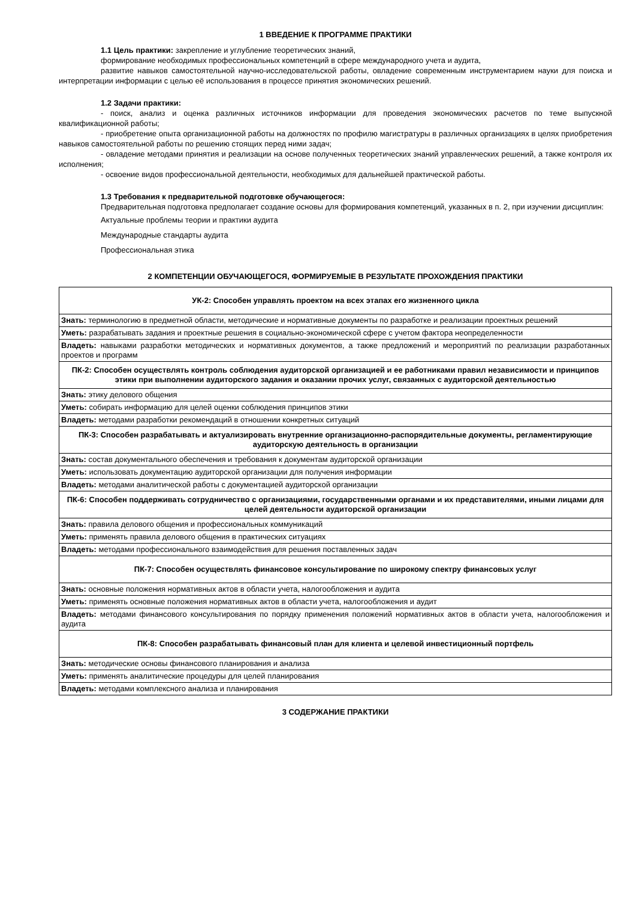1 ВВЕДЕНИЕ К ПРОГРАММЕ ПРАКТИКИ
1.1 Цель практики: закрепление и углубление теоретических знаний,
формирование необходимых профессиональных компетенций в сфере международного учета и аудита,
развитие навыков самостоятельной научно-исследовательской работы, овладение современным инструментарием науки для поиска и интерпретации информации с целью её использования в процессе принятия экономических решений.
1.2 Задачи практики:
- поиск, анализ и оценка различных источников информации для проведения экономических расчетов по теме выпускной квалификационной работы;
- приобретение опыта организационной работы на должностях по профилю магистратуры в различных организациях в целях приобретения навыков самостоятельной работы по решению стоящих перед ними задач;
- овладение методами принятия и реализации на основе полученных теоретических знаний управленческих решений, а также контроля их исполнения;
- освоение видов профессиональной деятельности, необходимых для дальнейшей практической работы.
1.3 Требования к предварительной подготовке обучающегося:
Предварительная подготовка предполагает создание основы для формирования компетенций, указанных в п. 2, при изучении дисциплин:
Актуальные проблемы теории и практики аудита
Международные стандарты аудита
Профессиональная этика
2 КОМПЕТЕНЦИИ ОБУЧАЮЩЕГОСЯ, ФОРМИРУЕМЫЕ В РЕЗУЛЬТАТЕ ПРОХОЖДЕНИЯ ПРАКТИКИ
| УК-2: Способен управлять проектом на всех этапах его жизненного цикла |
| Знать: терминологию в предметной области, методические и нормативные документы по разработке и реализации проектных решений |
| Уметь: разрабатывать задания и проектные решения в социально-экономической сфере с учетом фактора неопределенности |
| Владеть: навыками разработки методических и нормативных документов, а также предложений и мероприятий по реализации разработанных проектов и программ |
| ПК-2: Способен осуществлять контроль соблюдения аудиторской организацией и ее работниками правил независимости и принципов этики при выполнении аудиторского задания и оказании прочих услуг, связанных с аудиторской деятельностью |
| Знать: этику делового общения |
| Уметь: собирать информацию для целей оценки соблюдения принципов этики |
| Владеть: методами разработки рекомендаций в отношении конкретных ситуаций |
| ПК-3: Способен разрабатывать и актуализировать внутренние организационно-распорядительные документы, регламентирующие аудиторскую деятельность в организации |
| Знать: состав документального обеспечения и требования к документам аудиторской организации |
| Уметь: использовать документацию аудиторской организации для получения информации |
| Владеть: методами аналитической работы с документацией аудиторской организации |
| ПК-6: Способен поддерживать сотрудничество с организациями, государственными органами и их представителями, иными лицами для целей деятельности аудиторской организации |
| Знать: правила делового общения и профессиональных коммуникаций |
| Уметь: применять правила делового общения в практических ситуациях |
| Владеть: методами профессионального взаимодействия для решения поставленных задач |
| ПК-7: Способен осуществлять финансовое консультирование по широкому спектру финансовых услуг |
| Знать: основные положения нормативных актов в области учета, налогообложения и аудита |
| Уметь: применять основные положения нормативных актов в области учета, налогообложения и аудит |
| Владеть: методами финансового консультирования по порядку применения положений нормативных актов в области учета, налогообложения и аудита |
| ПК-8: Способен разрабатывать финансовый план для клиента и целевой инвестиционный портфель |
| Знать: методические основы финансового планирования и анализа |
| Уметь: применять аналитические процедуры для целей планирования |
| Владеть: методами комплексного анализа и планирования |
3 СОДЕРЖАНИЕ ПРАКТИКИ